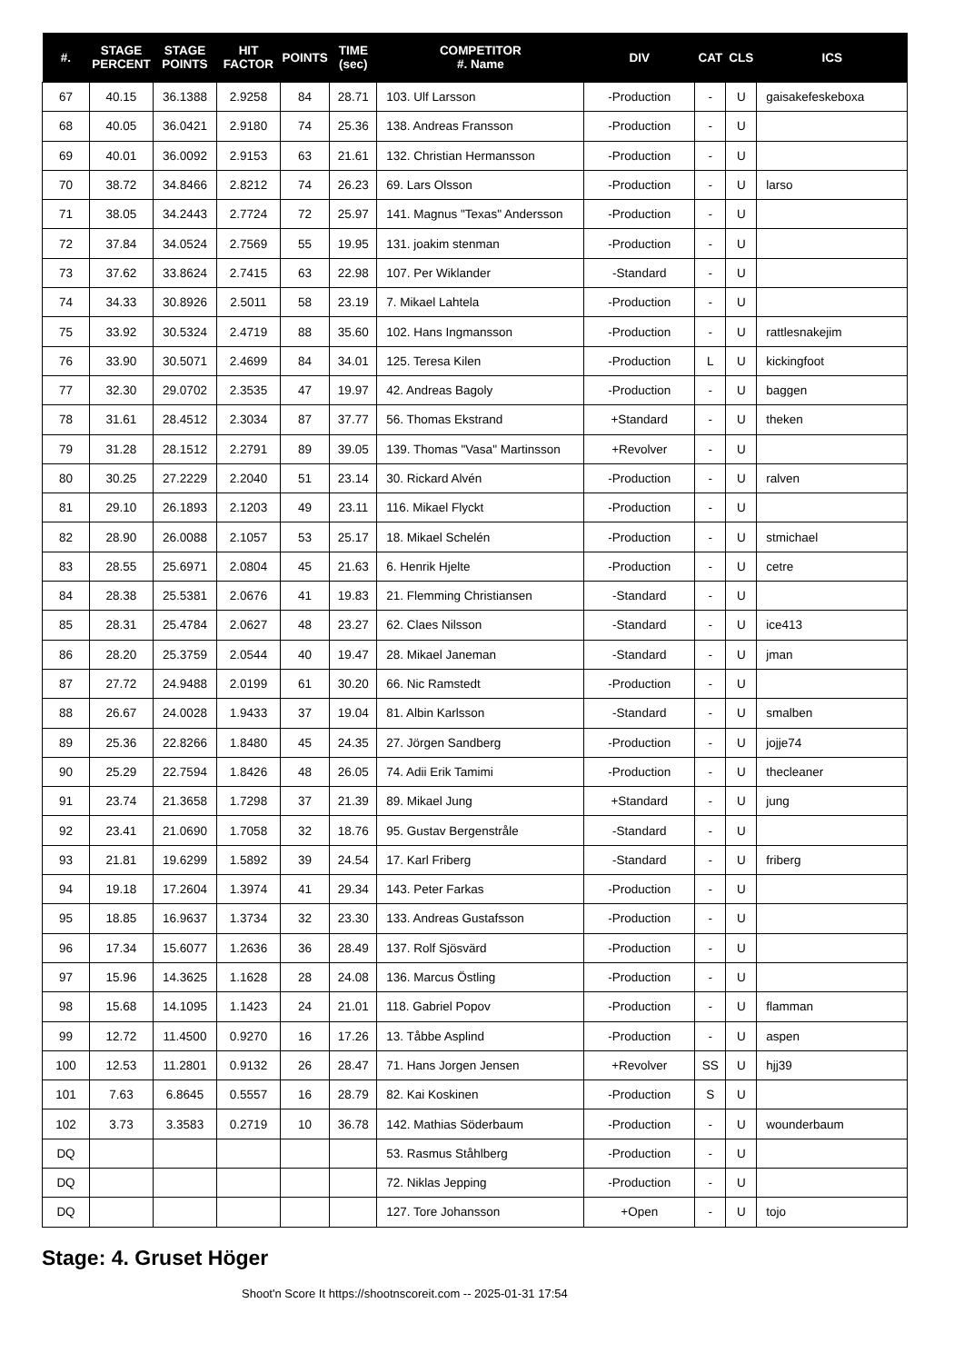| #. | STAGE PERCENT | STAGE POINTS | HIT FACTOR | POINTS | TIME (sec) | COMPETITOR #. Name | DIV | CAT | CLS | ICS |
| --- | --- | --- | --- | --- | --- | --- | --- | --- | --- | --- |
| 67 | 40.15 | 36.1388 | 2.9258 | 84 | 28.71 | 103. Ulf Larsson | -Production | - | U | gaisakefeskeboxa |
| 68 | 40.05 | 36.0421 | 2.9180 | 74 | 25.36 | 138. Andreas Fransson | -Production | - | U | |
| 69 | 40.01 | 36.0092 | 2.9153 | 63 | 21.61 | 132. Christian Hermansson | -Production | - | U | |
| 70 | 38.72 | 34.8466 | 2.8212 | 74 | 26.23 | 69. Lars Olsson | -Production | - | U | larso |
| 71 | 38.05 | 34.2443 | 2.7724 | 72 | 25.97 | 141. Magnus "Texas" Andersson | -Production | - | U | |
| 72 | 37.84 | 34.0524 | 2.7569 | 55 | 19.95 | 131. joakim stenman | -Production | - | U | |
| 73 | 37.62 | 33.8624 | 2.7415 | 63 | 22.98 | 107. Per Wiklander | -Standard | - | U | |
| 74 | 34.33 | 30.8926 | 2.5011 | 58 | 23.19 | 7. Mikael Lahtela | -Production | - | U | |
| 75 | 33.92 | 30.5324 | 2.4719 | 88 | 35.60 | 102. Hans Ingmansson | -Production | - | U | rattlesnakejim |
| 76 | 33.90 | 30.5071 | 2.4699 | 84 | 34.01 | 125. Teresa Kilen | -Production | L | U | kickingfoot |
| 77 | 32.30 | 29.0702 | 2.3535 | 47 | 19.97 | 42. Andreas Bagoly | -Production | - | U | baggen |
| 78 | 31.61 | 28.4512 | 2.3034 | 87 | 37.77 | 56. Thomas Ekstrand | +Standard | - | U | theken |
| 79 | 31.28 | 28.1512 | 2.2791 | 89 | 39.05 | 139. Thomas "Vasa" Martinsson | +Revolver | - | U | |
| 80 | 30.25 | 27.2229 | 2.2040 | 51 | 23.14 | 30. Rickard Alvén | -Production | - | U | ralven |
| 81 | 29.10 | 26.1893 | 2.1203 | 49 | 23.11 | 116. Mikael Flyckt | -Production | - | U | |
| 82 | 28.90 | 26.0088 | 2.1057 | 53 | 25.17 | 18. Mikael Schelén | -Production | - | U | stmichael |
| 83 | 28.55 | 25.6971 | 2.0804 | 45 | 21.63 | 6. Henrik Hjelte | -Production | - | U | cetre |
| 84 | 28.38 | 25.5381 | 2.0676 | 41 | 19.83 | 21. Flemming Christiansen | -Standard | - | U | |
| 85 | 28.31 | 25.4784 | 2.0627 | 48 | 23.27 | 62. Claes Nilsson | -Standard | - | U | ice413 |
| 86 | 28.20 | 25.3759 | 2.0544 | 40 | 19.47 | 28. Mikael Janeman | -Standard | - | U | jman |
| 87 | 27.72 | 24.9488 | 2.0199 | 61 | 30.20 | 66. Nic Ramstedt | -Production | - | U | |
| 88 | 26.67 | 24.0028 | 1.9433 | 37 | 19.04 | 81. Albin Karlsson | -Standard | - | U | smalben |
| 89 | 25.36 | 22.8266 | 1.8480 | 45 | 24.35 | 27. Jörgen Sandberg | -Production | - | U | jojje74 |
| 90 | 25.29 | 22.7594 | 1.8426 | 48 | 26.05 | 74. Adii Erik Tamimi | -Production | - | U | thecleaner |
| 91 | 23.74 | 21.3658 | 1.7298 | 37 | 21.39 | 89. Mikael Jung | +Standard | - | U | jung |
| 92 | 23.41 | 21.0690 | 1.7058 | 32 | 18.76 | 95. Gustav Bergenstråle | -Standard | - | U | |
| 93 | 21.81 | 19.6299 | 1.5892 | 39 | 24.54 | 17. Karl Friberg | -Standard | - | U | friberg |
| 94 | 19.18 | 17.2604 | 1.3974 | 41 | 29.34 | 143. Peter Farkas | -Production | - | U | |
| 95 | 18.85 | 16.9637 | 1.3734 | 32 | 23.30 | 133. Andreas Gustafsson | -Production | - | U | |
| 96 | 17.34 | 15.6077 | 1.2636 | 36 | 28.49 | 137. Rolf Sjösvärd | -Production | - | U | |
| 97 | 15.96 | 14.3625 | 1.1628 | 28 | 24.08 | 136. Marcus Östling | -Production | - | U | |
| 98 | 15.68 | 14.1095 | 1.1423 | 24 | 21.01 | 118. Gabriel Popov | -Production | - | U | flamman |
| 99 | 12.72 | 11.4500 | 0.9270 | 16 | 17.26 | 13. Tåbbe Asplind | -Production | - | U | aspen |
| 100 | 12.53 | 11.2801 | 0.9132 | 26 | 28.47 | 71. Hans Jorgen Jensen | +Revolver | SS | U | hjj39 |
| 101 | 7.63 | 6.8645 | 0.5557 | 16 | 28.79 | 82. Kai Koskinen | -Production | S | U | |
| 102 | 3.73 | 3.3583 | 0.2719 | 10 | 36.78 | 142. Mathias Söderbaum | -Production | - | U | wounderbaum |
| DQ | | | | | | 53. Rasmus Ståhlberg | -Production | - | U | |
| DQ | | | | | | 72. Niklas Jepping | -Production | - | U | |
| DQ | | | | | | 127. Tore Johansson | +Open | - | U | tojo |
Stage: 4. Gruset Höger
Shoot'n Score It https://shootnscoreit.com -- 2025-01-31 17:54